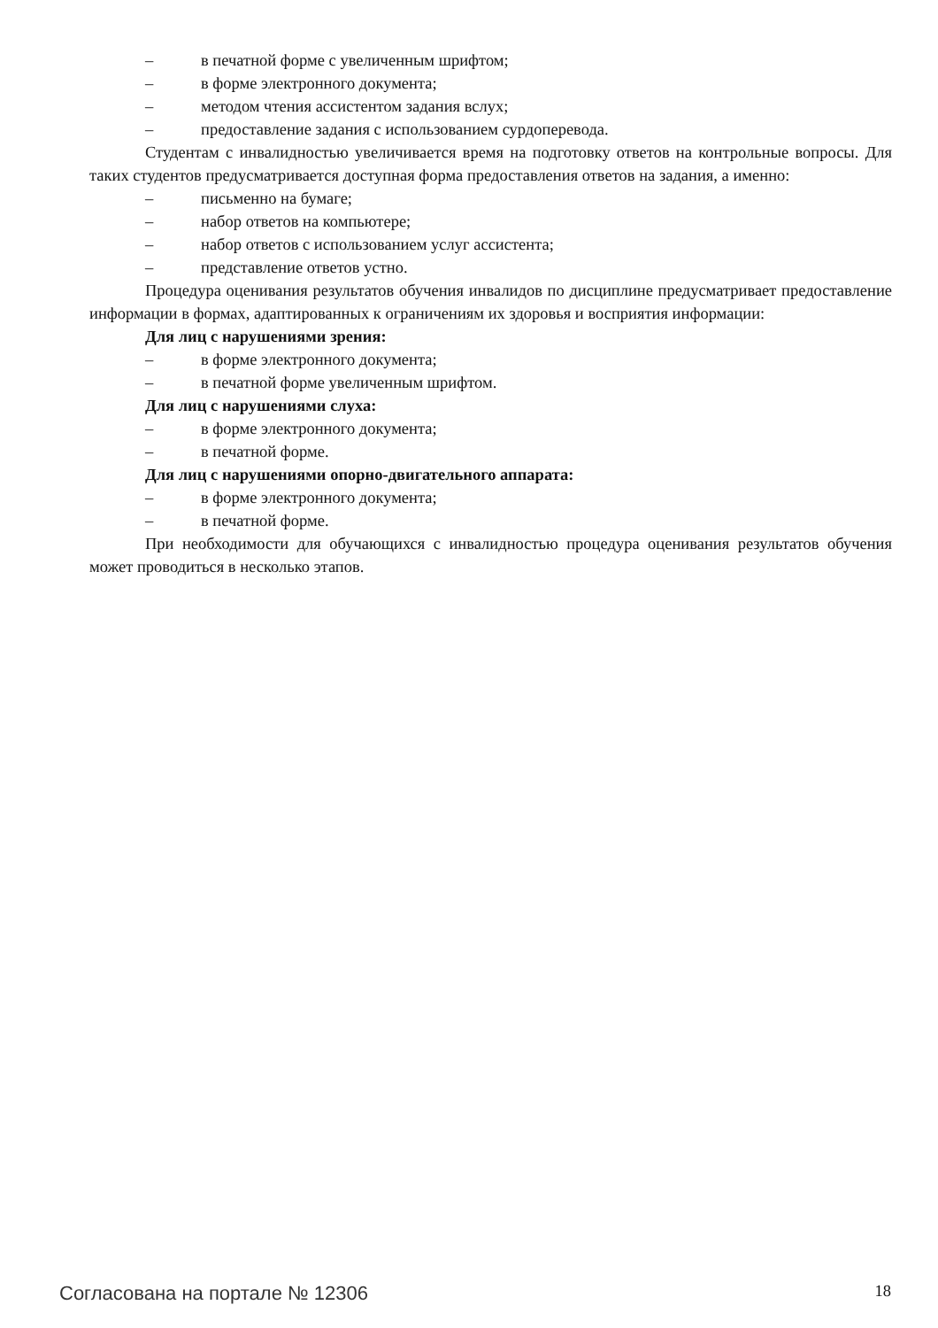– в печатной форме с увеличенным шрифтом;
– в форме электронного документа;
– методом чтения ассистентом задания вслух;
– предоставление задания с использованием сурдоперевода.
Студентам с инвалидностью увеличивается время на подготовку ответов на контрольные вопросы. Для таких студентов предусматривается доступная форма предоставления ответов на задания, а именно:
– письменно на бумаге;
– набор ответов на компьютере;
– набор ответов с использованием услуг ассистента;
– представление ответов устно.
Процедура оценивания результатов обучения инвалидов по дисциплине предусматривает предоставление информации в формах, адаптированных к ограничениям их здоровья и восприятия информации:
Для лиц с нарушениями зрения:
– в форме электронного документа;
– в печатной форме увеличенным шрифтом.
Для лиц с нарушениями слуха:
– в форме электронного документа;
– в печатной форме.
Для лиц с нарушениями опорно-двигательного аппарата:
– в форме электронного документа;
– в печатной форме.
При необходимости для обучающихся с инвалидностью процедура оценивания результатов обучения может проводиться в несколько этапов.
Согласована на портале № 12306 18